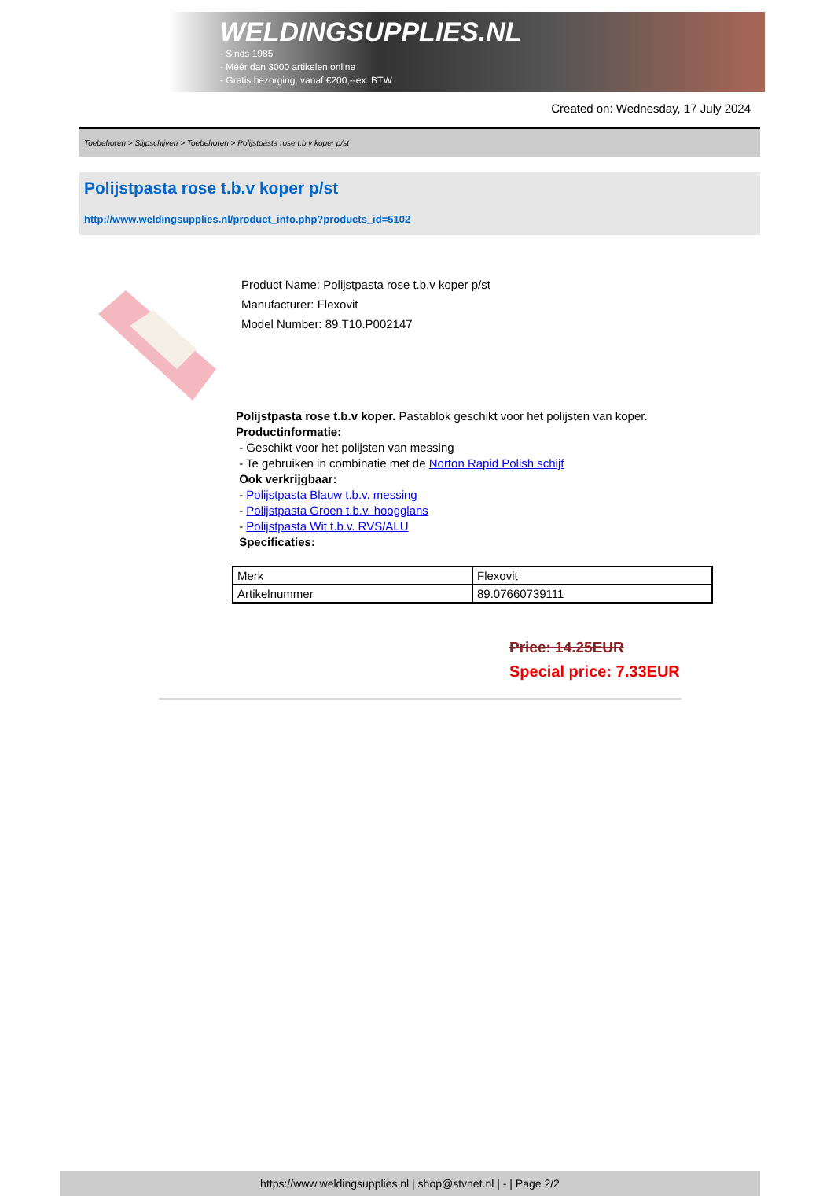WELDINGSUPPLIES.NL
- Sinds 1985
- Méér dan 3000 artikelen online
- Gratis bezorging, vanaf €200,--ex. BTW
Created on: Wednesday, 17 July 2024
Toebehoren > Slijpschijven > Toebehoren > Polijstpasta rose t.b.v koper p/st
Polijstpasta rose t.b.v koper p/st
http://www.weldingsupplies.nl/product_info.php?products_id=5102
Product Name: Polijstpasta rose t.b.v koper p/st
Manufacturer: Flexovit
Model Number: 89.T10.P002147
Polijstpasta rose t.b.v koper. Pastablok geschikt voor het polijsten van koper.
Productinformatie:
- Geschikt voor het polijsten van messing
- Te gebruiken in combinatie met de Norton Rapid Polish schijf
Ook verkrijgbaar:
- Polijstpasta Blauw t.b.v. messing
- Polijstpasta Groen t.b.v. hoogglans
- Polijstpasta Wit t.b.v. RVS/ALU
Specificaties:
| Merk | Flexovit |
| Artikelnummer | 89.07660739111 |
Price: 14.25EUR
Special price: 7.33EUR
https://www.weldingsupplies.nl | shop@stvnet.nl | - | Page 2/2